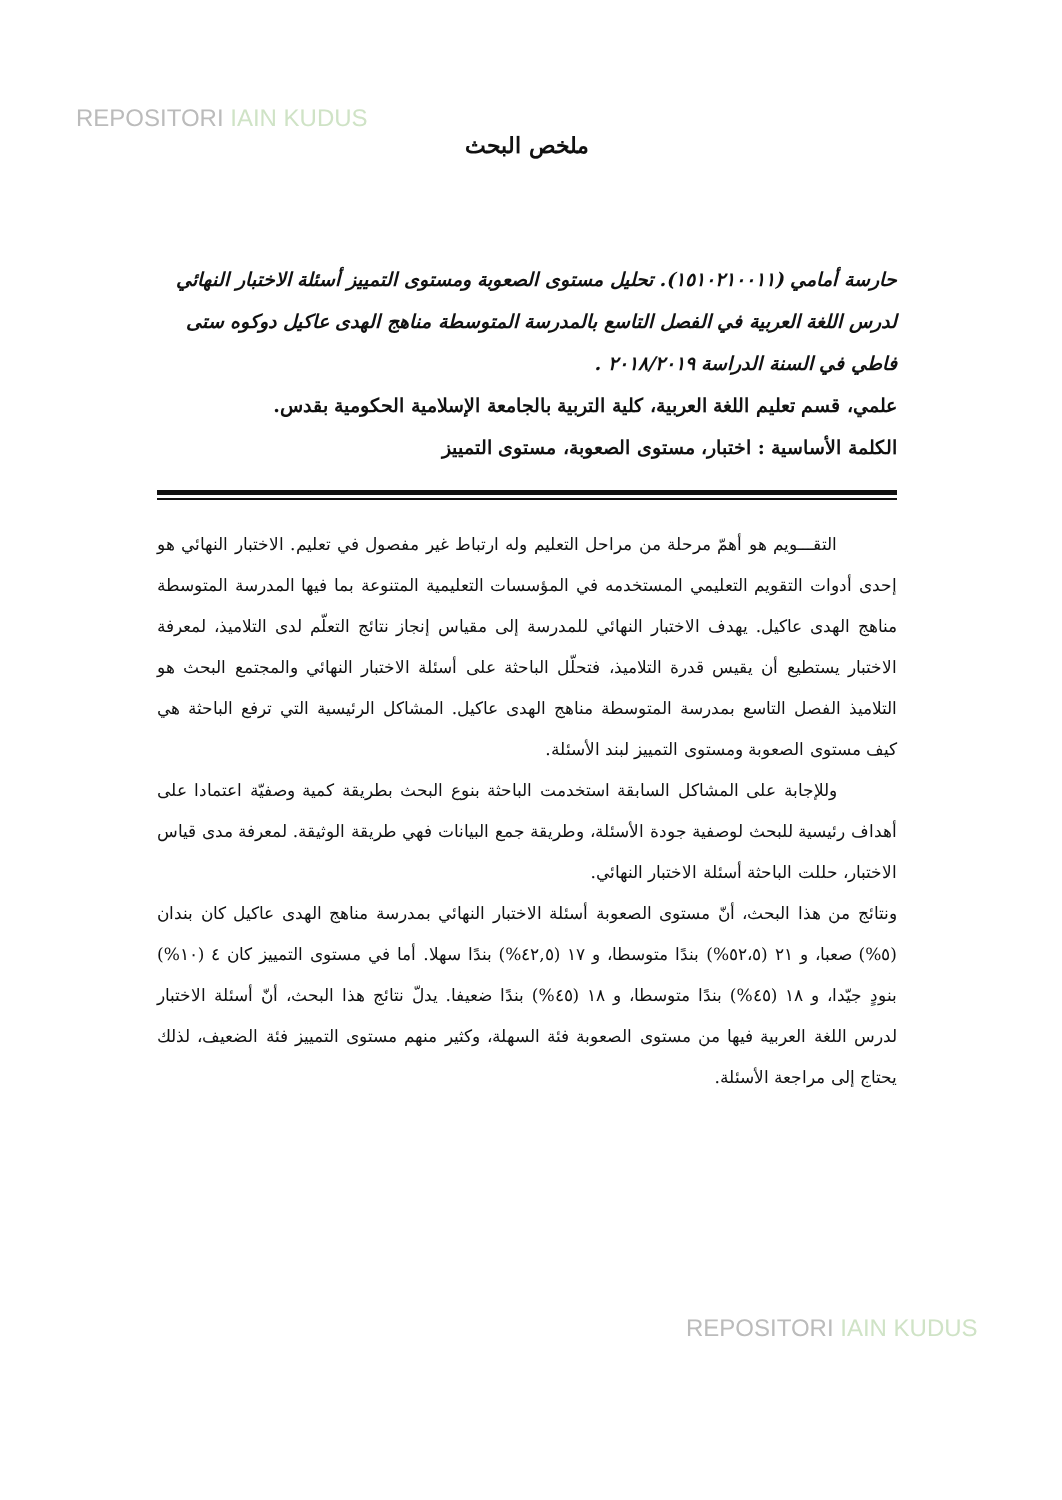REPOSITORI IAIN KUDUS
ملخص البحث
حارسة أمامي (١٥١٠٢١٠٠١١). تحليل مستوى الصعوبة ومستوى التمييز أسئلة الاختبار النهائي لدرس اللغة العربية في الفصل التاسع بالمدرسة المتوسطة مناهج الهدى عاكيل دوكوه ستى فاطي في السنة الدراسة ٢٠١٨/٢٠١٩ .
علمي، قسم تعليم اللغة العربية، كلية التربية بالجامعة الإسلامية الحكومية بقدس.
الكلمة الأساسية : اختبار، مستوى الصعوبة، مستوى التمييز
التقـــويم هو أهمّ مرحلة من مراحل التعليم وله ارتباط غير مفصول في تعليم. الاختبار النهائي هو إحدى أدوات التقويم التعليمي المستخدمه في المؤسسات التعليمية المتنوعة بما فيها المدرسة المتوسطة مناهج الهدى عاكيل. يهدف الاختبار النهائي للمدرسة إلى مقياس إنجاز نتائج التعلّم لدى التلاميذ، لمعرفة الاختبار يستطيع أن يقيس قدرة التلاميذ، فتحلّل الباحثة على أسئلة الاختبار النهائي والمجتمع البحث هو التلاميذ الفصل التاسع بمدرسة المتوسطة مناهج الهدى عاكيل. المشاكل الرئيسية التي ترفع الباحثة هي كيف مستوى الصعوبة ومستوى التمييز لبند الأسئلة.
وللإجابة على المشاكل السابقة استخدمت الباحثة بنوع البحث بطريقة كمية وصفيّة اعتمادا على أهداف رئيسية للبحث لوصفية جودة الأسئلة، وطريقة جمع البيانات فهي طريقة الوثيقة. لمعرفة مدى قياس الاختبار، حللت الباحثة أسئلة الاختبار النهائي.
ونتائج من هذا البحث، أنّ مستوى الصعوبة أسئلة الاختبار النهائي بمدرسة مناهج الهدى عاكيل كان بندان (٥%) صعبا، و ٢١ (٥٢،٥%) بندًا متوسطا، و ١٧ (٤٢,٥%) بندًا سهلا. أما في مستوى التمييز كان ٤ (١٠%) بنودٍ جيّدا، و ١٨ (٤٥%) بندًا متوسطا، و ١٨ (٤٥%) بندًا ضعيفا. يدلّ نتائج هذا البحث، أنّ أسئلة الاختبار لدرس اللغة العربية فيها من مستوى الصعوبة فئة السهلة، وكثير منهم مستوى التمييز فئة الضعيف، لذلك يحتاج إلى مراجعة الأسئلة.
REPOSITORI IAIN KUDUS